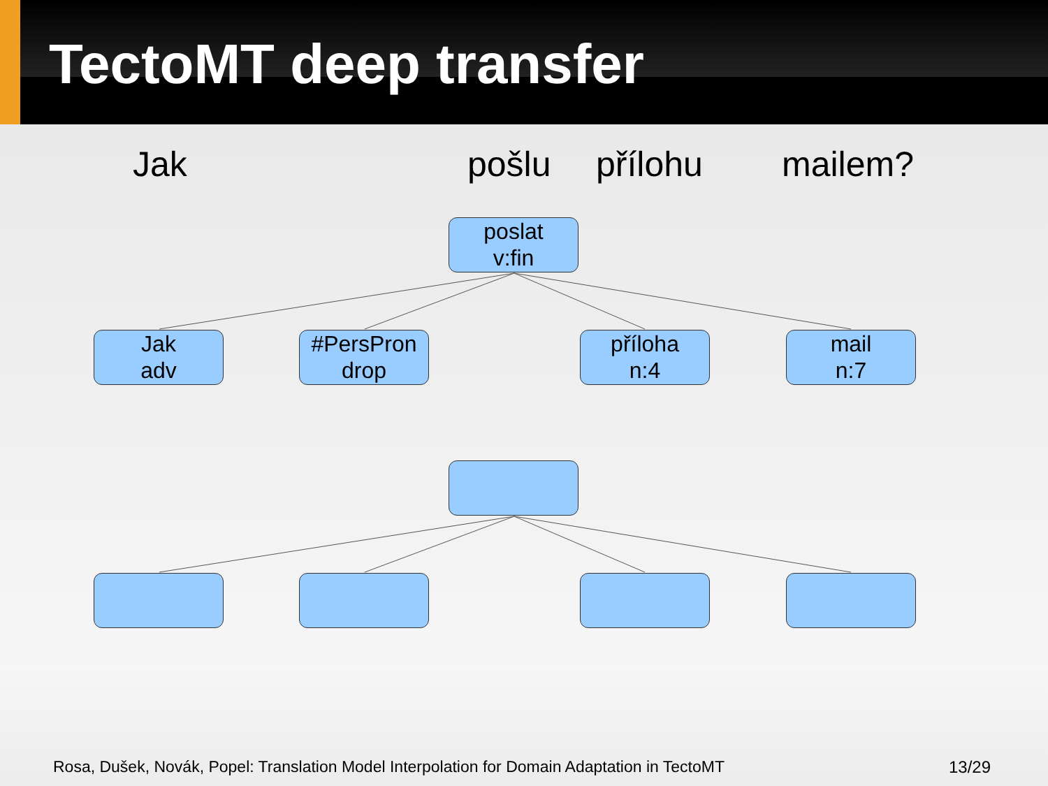TectoMT deep transfer
Jak pošlu přílohu mailem?
poslat
v:fin
Jak
adv
#PersPron
drop
příloha
n:4
mail
n:7
Rosa, Dušek, Novák, Popel: Translation Model Interpolation for Domain Adaptation in TectoMT
13/29